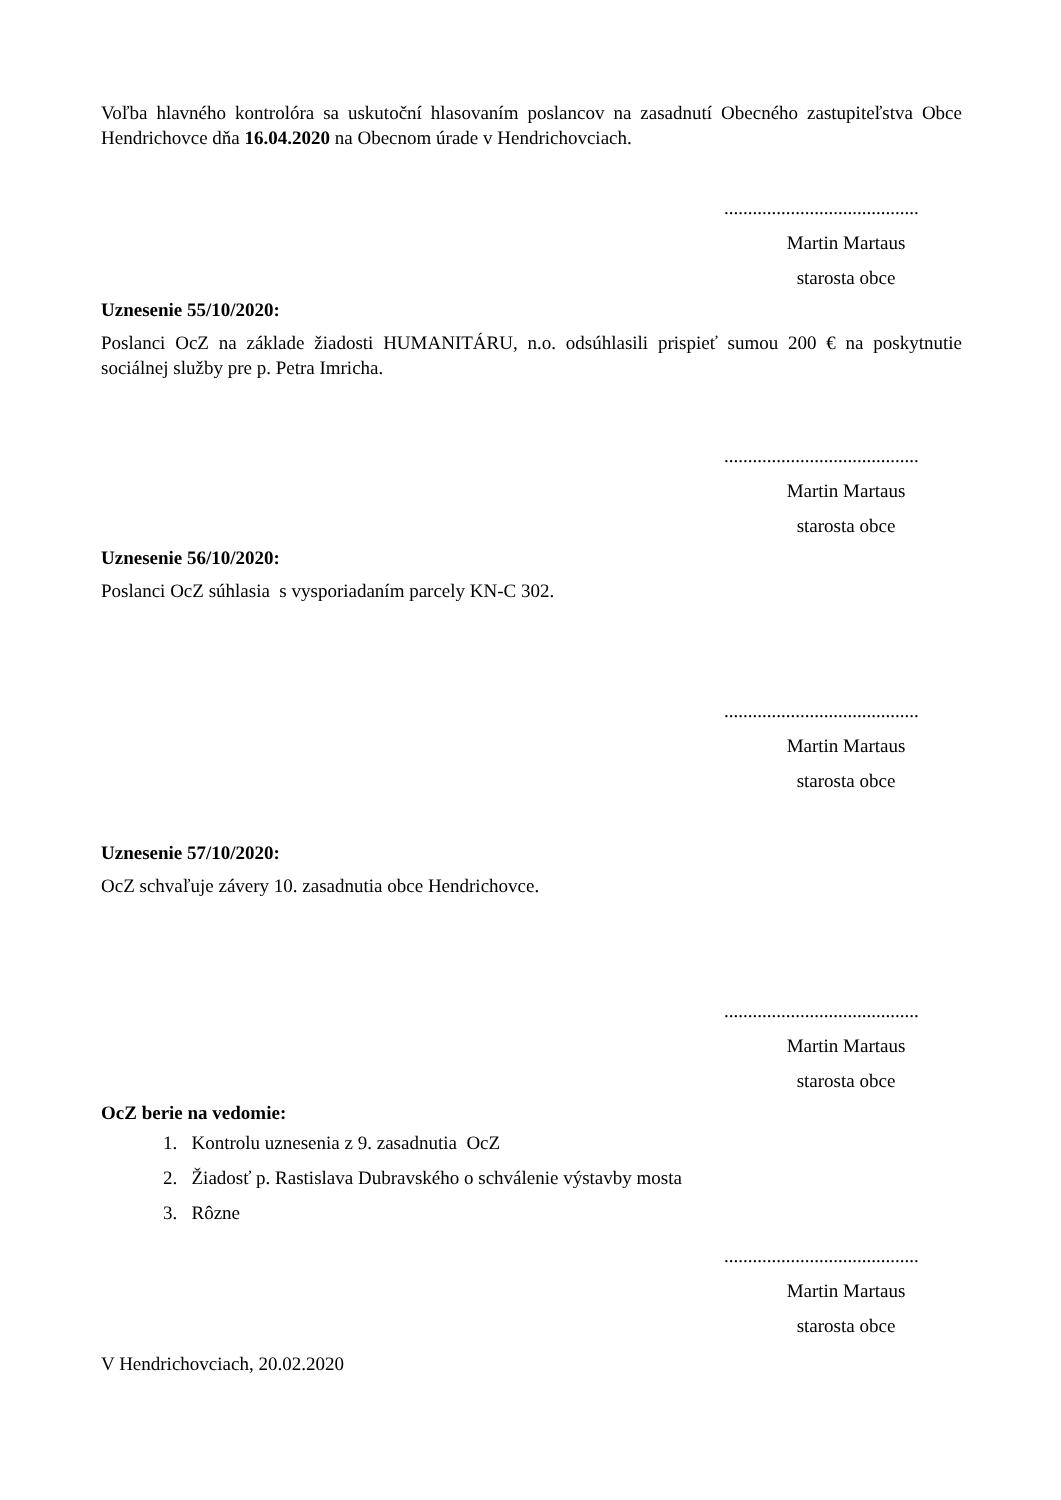Voľba hlavného kontrolóra sa uskutoční hlasovaním poslancov na zasadnutí Obecného zastupiteľstva Obce Hendrichovce dňa 16.04.2020 na Obecnom úrade v Hendrichovciach.
.........................................
Martin Martaus
starosta obce
Uznesenie 55/10/2020:
Poslanci OcZ na základe žiadosti HUMANITÁRU, n.o. odsúhlasili prispieť sumou 200 € na poskytnutie sociálnej služby pre p. Petra Imricha.
.........................................
Martin Martaus
starosta obce
Uznesenie 56/10/2020:
Poslanci OcZ súhlasia s vysporiadaním parcely KN-C 302.
.........................................
Martin Martaus
starosta obce
Uznesenie 57/10/2020:
OcZ schvaľuje závery 10. zasadnutia obce Hendrichovce.
.........................................
Martin Martaus
starosta obce
OcZ berie na vedomie:
1. Kontrolu uznesenia z 9. zasadnutia OcZ
2. Žiadosť p. Rastislava Dubravského o schválenie výstavby mosta
3. Rôzne
.........................................
Martin Martaus
starosta obce
V Hendrichovciach, 20.02.2020